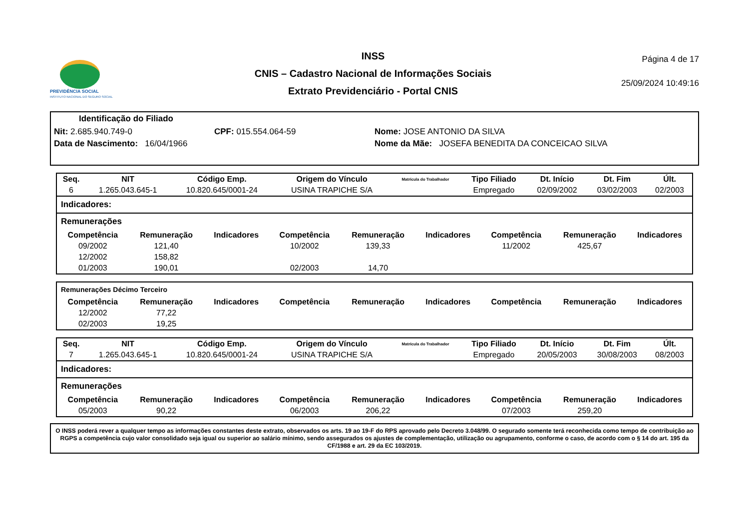PREVIDÊNCIA SOCIAL
INSTITUTO NACIONAL DO SEGURO SOCIAL
INSS
CNIS – Cadastro Nacional de Informações Sociais
Extrato Previdenciário - Portal CNIS
Página 4 de 17
25/09/2024 10:49:16
Identificação do Filiado
Nit: 2.685.940.749-0 CPF: 015.554.064-59 Nome: JOSE ANTONIO DA SILVA
Data de Nascimento: 16/04/1966
Nome da Mãe: JOSEFA BENEDITA DA CONCEICAO SILVA
| Seq. | NIT | Código Emp. | Origem do Vínculo | Matrícula do Trabalhador | Tipo Filiado | Dt. Início | Dt. Fim | Últ. |
| --- | --- | --- | --- | --- | --- | --- | --- | --- |
| 6 | 1.265.043.645-1 | 10.820.645/0001-24 | USINA TRAPICHE S/A | | Empregado | 02/09/2002 | 03/02/2003 | 02/2003 |
Indicadores:
Remunerações
| Competência | Remuneração | Indicadores | Competência | Remuneração | Indicadores | Competência | Remuneração | Indicadores |
| --- | --- | --- | --- | --- | --- | --- | --- | --- |
| 09/2002 | 121,40 | | 10/2002 | 139,33 | | 11/2002 | 425,67 | |
| 12/2002 | 158,82 | | | | | | | |
| 01/2003 | 190,01 | | 02/2003 | 14,70 | | | | |
Remunerações Décimo Terceiro
| Competência | Remuneração | Indicadores | Competência | Remuneração | Indicadores | Competência | Remuneração | Indicadores |
| --- | --- | --- | --- | --- | --- | --- | --- | --- |
| 12/2002 | 77,22 | | | | | | | |
| 02/2003 | 19,25 | | | | | | | |
| Seq. | NIT | Código Emp. | Origem do Vínculo | Matrícula do Trabalhador | Tipo Filiado | Dt. Início | Dt. Fim | Últ. |
| --- | --- | --- | --- | --- | --- | --- | --- | --- |
| 7 | 1.265.043.645-1 | 10.820.645/0001-24 | USINA TRAPICHE S/A | | Empregado | 20/05/2003 | 30/08/2003 | 08/2003 |
Indicadores:
Remunerações
| Competência | Remuneração | Indicadores | Competência | Remuneração | Indicadores | Competência | Remuneração | Indicadores |
| --- | --- | --- | --- | --- | --- | --- | --- | --- |
| 05/2003 | 90,22 | | 06/2003 | 206,22 | | 07/2003 | 259,20 | |
O INSS poderá rever a qualquer tempo as informações constantes deste extrato, observados os arts. 19 ao 19-F do RPS aprovado pelo Decreto 3.048/99. O segurado somente terá reconhecida como tempo de contribuição ao RGPS a competência cujo valor consolidado seja igual ou superior ao salário mínimo, sendo assegurados os ajustes de complementação, utilização ou agrupamento, conforme o caso, de acordo com o § 14 do art. 195 da CF/1988 e art. 29 da EC 103/2019.